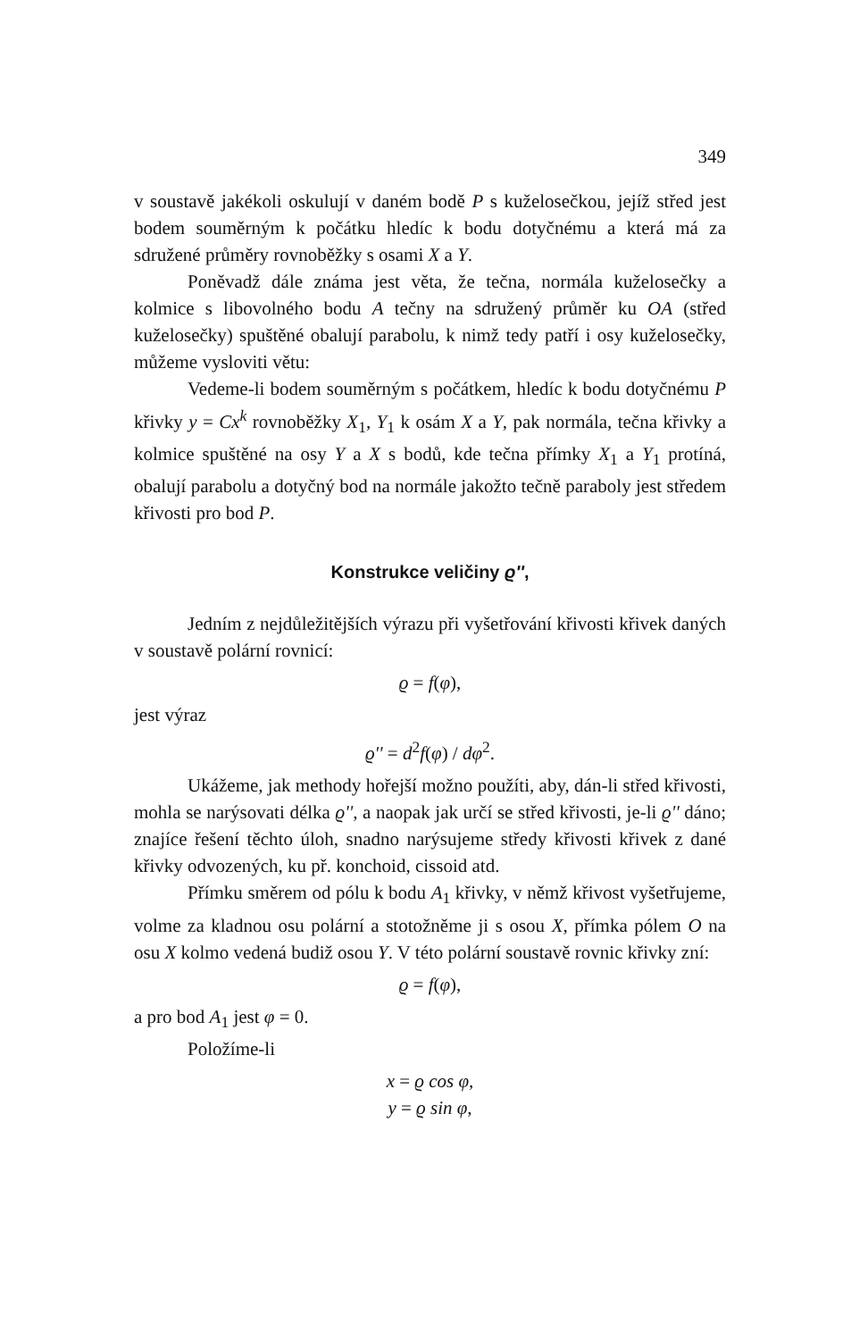349
v soustavě jakékoli oskulují v daném bodě P s kuželosečkou, jejíž střed jest bodem souměrným k počátku hledíc k bodu dotyčnému a která má za sdružené průměry rovnoběžky s osami X a Y.
Poněvadž dále známa jest věta, že tečna, normála kuželosečky a kolmice s libovolného bodu A tečny na sdružený průměr ku OA (střed kuželosečky) spuštěné obalují parabolu, k nimž tedy patří i osy kuželosečky, můžeme vysloviti větu:
Vedeme-li bodem souměrným s počátkem, hledíc k bodu dotyčnému P křivky y = Cx<sup>k</sup> rovnoběžky X<sub>1</sub>, Y<sub>1</sub> k osám X a Y, pak normála, tečna křivky a kolmice spuštěné na osy Y a X s bodů, kde tečna přímky X<sub>1</sub> a Y<sub>1</sub> protíná, obalují parabolu a dotyčný bod na normále jakožto tečně paraboly jest středem křivosti pro bod P.
Konstrukce veličiny ϱ'',
Jedním z nejdůležitějších výrazu při vyšetřování křivosti křivek daných v soustavě polární rovnicí:
ϱ = f(φ),
jest výraz
ϱ'' = d<sup>2</sup>f(φ) / dφ<sup>2</sup>.
Ukážeme, jak methody hořejší možno použíti, aby, dán-li střed křivosti, mohla se narýsovati délka ϱ'', a naopak jak určí se střed křivosti, je-li ϱ'' dáno; znajíce řešení těchto úloh, snadno narýsujeme středy křivosti křivek z dané křivky odvozených, ku př. konchoid, cissoid atd.
Přímku směrem od pólu k bodu A<sub>1</sub> křivky, v němž křivost vyšetřujeme, volme za kladnou osu polární a stotožněme ji s osou X, přímka pólem O na osu X kolmo vedená budiž osou Y. V této polární soustavě rovnic křivky zní:
ϱ = f(φ),
a pro bod A<sub>1</sub> jest φ = 0.
Položíme-li
x = ϱ cos φ,
y = ϱ sin φ,